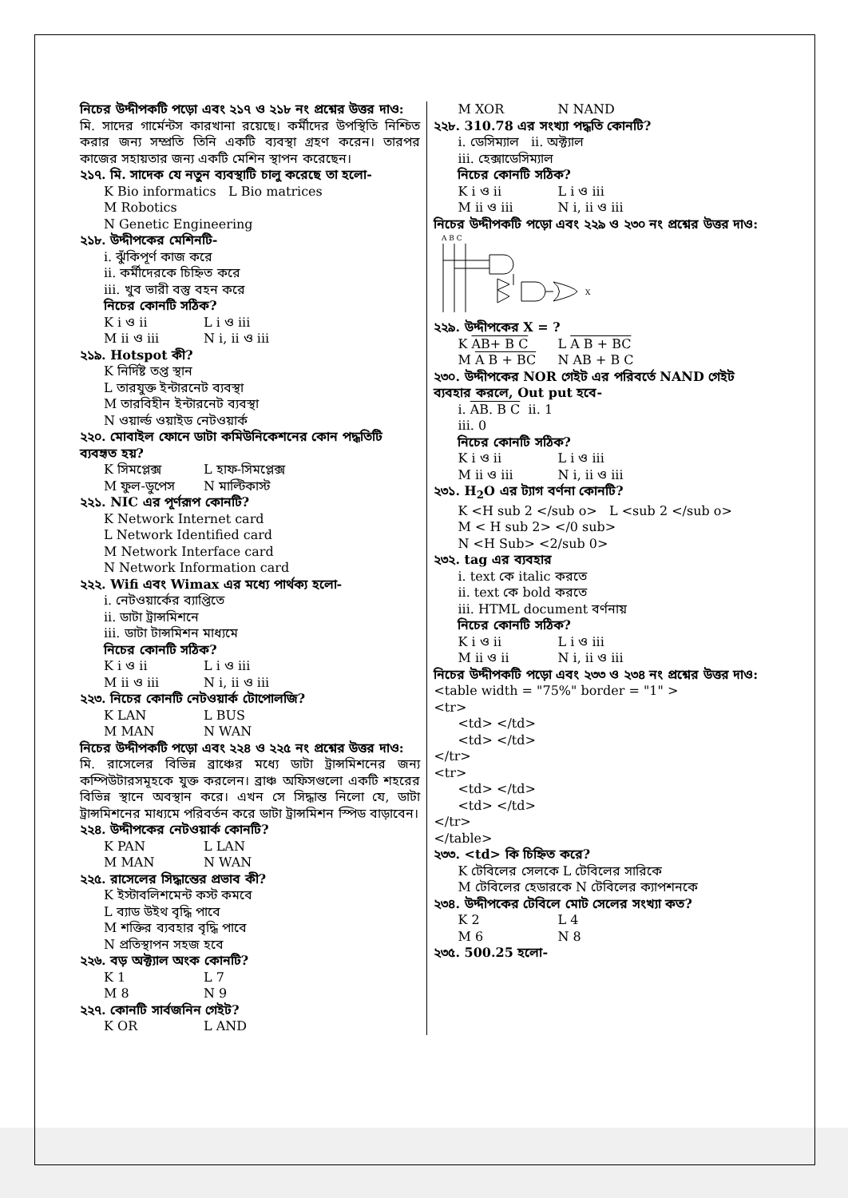নিচের উদ্দীপকটি পড়ো এবং ২১৭ ও ২১৮ নং প্রশ্নের উত্তর দাও:
মি. সাদের গার্মেন্টস কারখানা রয়েছে। কর্মীদের উপস্থিতি নিশ্চিত করার জন্য সম্প্রতি তিনি একটি ব্যবস্থা গ্রহণ করেন। তারপর কাজের সহায়তার জন্য একটি মেশিন স্থাপন করেছেন।
২১৭. মি. সাদেক যে নতুন ব্যবস্থাটি চালু করেছে তা হলো-
K Bio informatics L Bio matrices
M Robotics
N Genetic Engineering
২১৮. উদ্দীপকের মেশিনটি-
i. ঝুঁকিপূর্ণ কাজ করে
ii. কর্মীদেরকে চিহ্নিত করে
iii. খুব ভারী বস্তু বহন করে
নিচের কোনটি সঠিক?
K i ও ii L i ও iii
M ii ও iii N i, ii ও iii
২১৯. Hotspot কী?
K নির্দিষ্ট তপ্ত স্থান
L তারযুক্ত ইন্টারনেট ব্যবস্থা
M তারবিহীন ইন্টারনেট ব্যবস্থা
N ওয়ার্ল্ড ওয়াইড নেটওয়ার্ক
২২০. মোবাইল ফোনে ডাটা কমিউনিকেশনের কোন পদ্ধতিটি ব্যবহৃত হয়?
K সিমপ্লেক্স L হাফ-সিমপ্লেক্স
M ফুল-ডুপেস N মাল্টিকাস্ট
২২১. NIC এর পূর্ণরূপ কোনটি?
K Network Internet card
L Network Identified card
M Network Interface card
N Network Information card
২২২. Wifi এবং Wimax এর মধ্যে পার্থক্য হলো-
i. নেটওয়ার্কের ব্যাপ্তিতে
ii. ডাটা ট্রান্সমিশনে
iii. ডাটা টান্সমিশন মাধ্যমে
নিচের কোনটি সঠিক?
K i ও ii L i ও iii
M ii ও iii N i, ii ও iii
২২৩. নিচের কোনটি নেটওয়ার্ক টোপোলজি?
K LAN L BUS
M MAN N WAN
নিচের উদ্দীপকটি পড়ো এবং ২২৪ ও ২২৫ নং প্রশ্নের উত্তর দাও:
মি. রাসেলের বিভিন্ন ব্রাঞ্চের মধ্যে ডাটা ট্রান্সমিশনের জন্য কম্পিউটারসমূহকে যুক্ত করলেন। ব্রাঞ্চ অফিসগুলো একটি শহরের বিভিন্ন স্থানে অবস্থান করে। এখন সে সিদ্ধান্ত নিলো যে, ডাটা ট্রান্সমিশনের মাধ্যমে পরিবর্তন করে ডাটা ট্রান্সমিশন স্পিড বাড়াবেন।
২২৪. উদ্দীপকের নেটওয়ার্ক কোনটি?
K PAN L LAN
M MAN N WAN
২২৫. রাসেলের সিদ্ধান্তের প্রভাব কী?
K ইস্টাবলিশমেন্ট কস্ট কমবে
L ব্যাড উইথ বৃদ্ধি পাবে
M শক্তির ব্যবহার বৃদ্ধি পাবে
N প্রতিস্থাপন সহজ হবে
২২৬. বড় অক্ট্যাল অংক কোনটি?
K 1 L 7
M 8 N 9
২২৭. কোনটি সার্বজনিন গেইট?
K OR L AND
M XOR N NAND
২২৮. 310.78 এর সংখ্যা পদ্ধতি কোনটি?
i. ডেসিম্যাল ii. অক্ট্যাল
iii. হেক্সাডেসিম্যাল
নিচের কোনটি সঠিক?
K i ও ii L i ও iii
M ii ও iii N i, ii ও iii
নিচের উদ্দীপকটি পড়ো এবং ২২৯ ও ২৩০ নং প্রশ্নের উত্তর দাও:
A B C
X
২২৯. উদ্দীপকের X = ?
K AB+ B C L A B + BC
M A B + BC N AB + B C
২৩০. উদ্দীপকের NOR গেইট এর পরিবর্তে NAND গেইট ব্যবহার করলে, Out put হবে-
i. AB. B C ii. 1
iii. 0
নিচের কোনটি সঠিক?
K i ও ii L i ও iii
M ii ও iii N i, ii ও iii
২৩১. H<sub>2</sub>O এর ট্যাগ বর্ণনা কোনটি?
K <H sub 2 </sub o> L <sub 2 </sub o>
M < H sub 2> </0 sub>
N <H Sub> <2/sub 0>
২৩২. tag এর ব্যবহার
i. text কে italic করতে
ii. text কে bold করতে
iii. HTML document বর্ণনায়
নিচের কোনটি সঠিক?
K i ও ii L i ও iii
M ii ও ii N i, ii ও iii
নিচের উদ্দীপকটি পড়ো এবং ২৩৩ ও ২৩৪ নং প্রশ্নের উত্তর দাও:
<table width = "75%" border = "1" >
<tr>
<td> </td>
<td> </td>
</tr>
<tr>
<td> </td>
<td> </td>
</tr>
</table>
২৩৩. <td> কি চিহ্নিত করে?
K টেবিলের সেলকে L টেবিলের সারিকে
M টেবিলের হেডারকে N টেবিলের ক্যাপশনকে
২৩৪. উদ্দীপকের টেবিলে মোট সেলের সংখ্যা কত?
K 2 L 4
M 6 N 8
২৩৫. 500.25 হলো-